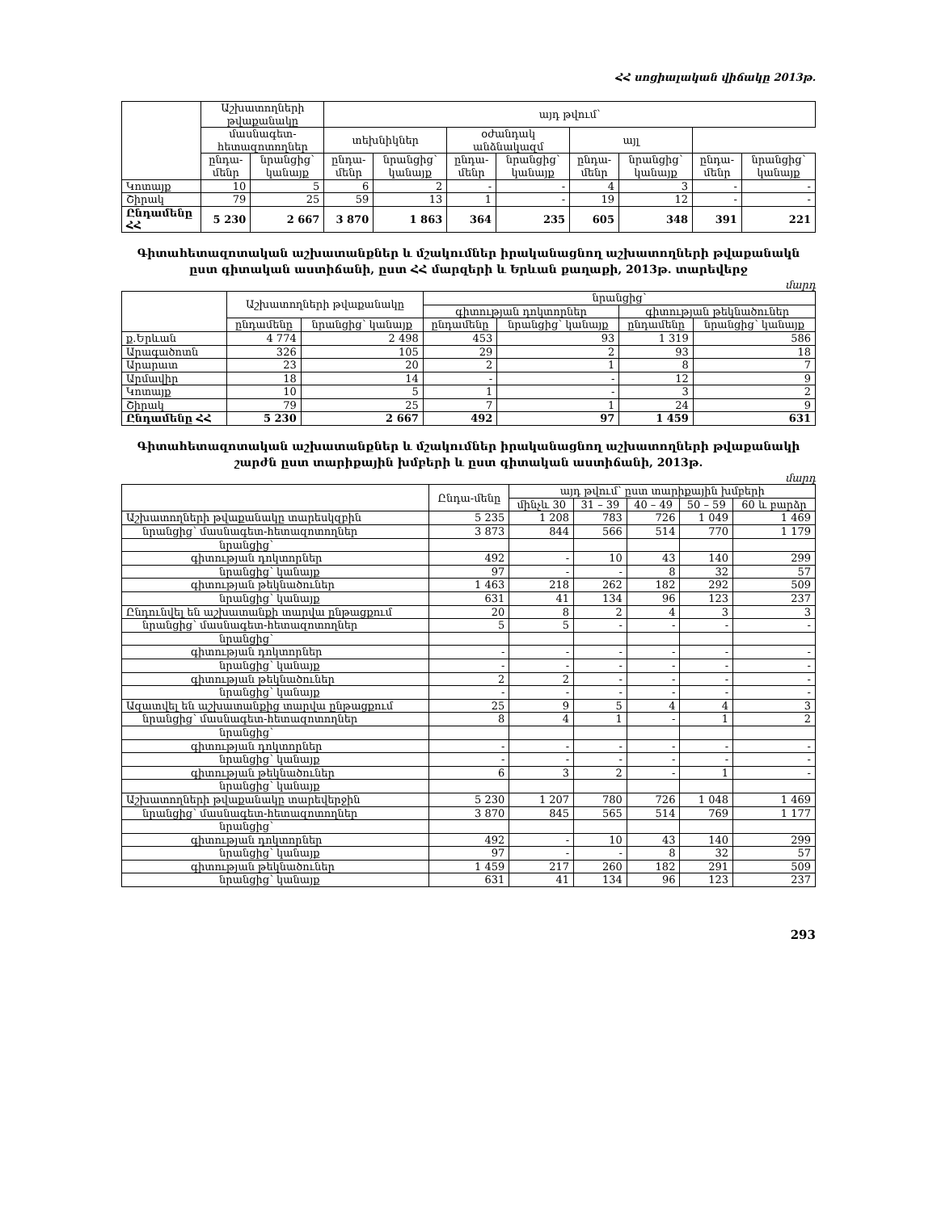ՀՀ սոցիալական վիճակը 2013թ.
| | Աշխատողների թվաքանակը | | այդ թվում՝ | | | | | | | |
| --- | --- | --- | --- | --- | --- | --- | --- | --- | --- | --- |
| | մասնագետ-հետազոտողներ | | տեխնիկներ | | օժանդակ անձնակազմ | | այլ | | | |
| | ընդա-մենր | նրանցից՝ կանայք | ընդա-մենր | նրանցից՝ կանայք | ընդա-մենր | նրանցից՝ կանայք | ընդա-մենր | նրանցից՝ կանայք | ընդա-մենր | նրանցից՝ կանայք |
| Կոտայք | 10 | 5 | 6 | 2 | - | - | 4 | 3 | - | - |
| Շիրակ | 79 | 25 | 59 | 13 | 1 | - | 19 | 12 | - | - |
| Ընդամենը ՀՀ | 5 230 | 2 667 | 3 870 | 1 863 | 364 | 235 | 605 | 348 | 391 | 221 |
Գիտահետազոտական աշխատանքներ և մշակումներ իրականացնող աշխատողների թվաքանակն
ըստ գիտական աստիճանի, ըստ ՀՀ մարզերի և Երևան քաղաքի, 2013թ. տարեվերջ
մարդ
| | Աշխատողների թվաքանակը | | նրանցից՝ | | | |
| --- | --- | --- | --- | --- | --- | --- |
| | | | գիտության դոկտորներ | | գիտության թեկնածուներ | |
| | ընդամենը | նրանցից՝ կանայք | ընդամենը | նրանցից՝ կանայք | ընդամենը | նրանցից՝ կանայք |
| ք.Երևան | 4 774 | 2 498 | 453 | 93 | 1 319 | 586 |
| Արագածոտն | 326 | 105 | 29 | 2 | 93 | 18 |
| Արարատ | 23 | 20 | 2 | 1 | 8 | 7 |
| Արմավիր | 18 | 14 | - | - | 12 | 9 |
| Կոտայք | 10 | 5 | 1 | - | 3 | 2 |
| Շիրակ | 79 | 25 | 7 | 1 | 24 | 9 |
| Ընդամենը ՀՀ | 5 230 | 2 667 | 492 | 97 | 1 459 | 631 |
Գիտահետազոտական աշխատանքներ և մշակումներ իրականացնող աշխատողների թվաքանակի
շարժն ըստ տարիքային խմբերի և ըստ գիտական աստիճանի, 2013թ.
մարդ
| | Ընդա-մենը | այդ թվում՝ ըստ տարիքային խմբերի | | | | |
| --- | --- | --- | --- | --- | --- | --- |
| | | մինչև 30 | 31 – 39 | 40 – 49 | 50 – 59 | 60 և բարձր |
| Աշխատողների թվաքանակը տարեսկզբին | 5 235 | 1 208 | 783 | 726 | 1 049 | 1 469 |
| նրանցից՝ մասնագետ-հետազոտողներ | 3 873 | 844 | 566 | 514 | 770 | 1 179 |
| նրանցից՝ | | | | | | |
| գիտության դոկտորներ | 492 | - | 10 | 43 | 140 | 299 |
| նրանցից՝ կանայք | 97 | - | - | 8 | 32 | 57 |
| գիտության թեկնածուներ | 1 463 | 218 | 262 | 182 | 292 | 509 |
| նրանցից՝ կանայք | 631 | 41 | 134 | 96 | 123 | 237 |
| Ընդունվել են աշխատանքի տարվա ընթացքում | 20 | 8 | 2 | 4 | 3 | 3 |
| նրանցից՝ մասնագետ-հետազոտողներ | 5 | 5 | - | - | - | - |
| նրանցից՝ | | | | | | |
| գիտության դոկտորներ | - | - | - | - | - | - |
| նրանցից՝ կանայք | - | - | - | - | - | - |
| գիտության թեկնածուներ | 2 | 2 | - | - | - | - |
| նրանցից՝ կանայք | - | - | - | - | - | - |
| Ազատվել են աշխատանքից տարվա ընթացքում | 25 | 9 | 5 | 4 | 4 | 3 |
| նրանցից՝ մասնագետ-հետազոտողներ | 8 | 4 | 1 | - | 1 | 2 |
| նրանցից՝ | | | | | | |
| գիտության դոկտորներ | - | - | - | - | - | - |
| նրանցից՝ կանայք | - | - | - | - | - | - |
| գիտության թեկնածուներ | 6 | 3 | 2 | - | 1 | - |
| նրանցից՝ կանայք | | | | | | |
| Աշխատողների թվաքանակը տարեվերջին | 5 230 | 1 207 | 780 | 726 | 1 048 | 1 469 |
| նրանցից՝ մասնագետ-հետազոտողներ | 3 870 | 845 | 565 | 514 | 769 | 1 177 |
| նրանցից՝ | | | | | | |
| գիտության դոկտորներ | 492 | - | 10 | 43 | 140 | 299 |
| նրանցից՝ կանայք | 97 | - | - | 8 | 32 | 57 |
| գիտության թեկնածուներ | 1 459 | 217 | 260 | 182 | 291 | 509 |
| նրանցից՝ կանայք | 631 | 41 | 134 | 96 | 123 | 237 |
293